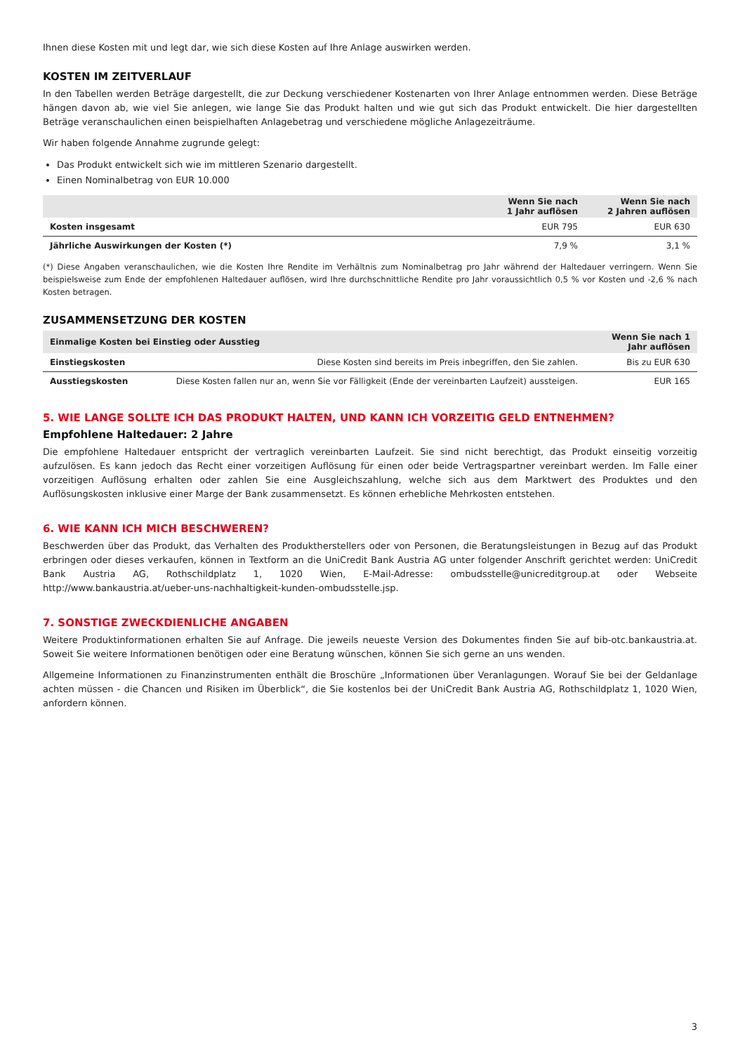Ihnen diese Kosten mit und legt dar, wie sich diese Kosten auf Ihre Anlage auswirken werden.
KOSTEN IM ZEITVERLAUF
In den Tabellen werden Beträge dargestellt, die zur Deckung verschiedener Kostenarten von Ihrer Anlage entnommen werden. Diese Beträge hängen davon ab, wie viel Sie anlegen, wie lange Sie das Produkt halten und wie gut sich das Produkt entwickelt. Die hier dargestellten Beträge veranschaulichen einen beispielhaften Anlagebetrag und verschiedene mögliche Anlagezeiträume.
Wir haben folgende Annahme zugrunde gelegt:
Das Produkt entwickelt sich wie im mittleren Szenario dargestellt.
Einen Nominalbetrag von EUR 10.000
| | Wenn Sie nach 1 Jahr auflösen | Wenn Sie nach 2 Jahren auflösen |
| --- | --- | --- |
| Kosten insgesamt | EUR 795 | EUR 630 |
| Jährliche Auswirkungen der Kosten (*) | 7,9 % | 3,1 % |
(*) Diese Angaben veranschaulichen, wie die Kosten Ihre Rendite im Verhältnis zum Nominalbetrag pro Jahr während der Haltedauer verringern. Wenn Sie beispielsweise zum Ende der empfohlenen Haltedauer auflösen, wird Ihre durchschnittliche Rendite pro Jahr voraussichtlich 0,5 % vor Kosten und -2,6 % nach Kosten betragen.
ZUSAMMENSETZUNG DER KOSTEN
| Einmalige Kosten bei Einstieg oder Ausstieg | | Wenn Sie nach 1 Jahr auflösen |
| --- | --- | --- |
| Einstiegskosten | Diese Kosten sind bereits im Preis inbegriffen, den Sie zahlen. | Bis zu EUR 630 |
| Ausstiegskosten | Diese Kosten fallen nur an, wenn Sie vor Fälligkeit (Ende der vereinbarten Laufzeit) aussteigen. | EUR 165 |
5. WIE LANGE SOLLTE ICH DAS PRODUKT HALTEN, UND KANN ICH VORZEITIG GELD ENTNEHMEN?
Empfohlene Haltedauer: 2 Jahre
Die empfohlene Haltedauer entspricht der vertraglich vereinbarten Laufzeit. Sie sind nicht berechtigt, das Produkt einseitig vorzeitig aufzulösen. Es kann jedoch das Recht einer vorzeitigen Auflösung für einen oder beide Vertragspartner vereinbart werden. Im Falle einer vorzeitigen Auflösung erhalten oder zahlen Sie eine Ausgleichszahlung, welche sich aus dem Marktwert des Produktes und den Auflösungskosten inklusive einer Marge der Bank zusammensetzt. Es können erhebliche Mehrkosten entstehen.
6. WIE KANN ICH MICH BESCHWEREN?
Beschwerden über das Produkt, das Verhalten des Produktherstellers oder von Personen, die Beratungsleistungen in Bezug auf das Produkt erbringen oder dieses verkaufen, können in Textform an die UniCredit Bank Austria AG unter folgender Anschrift gerichtet werden: UniCredit Bank Austria AG, Rothschildplatz 1, 1020 Wien, E-Mail-Adresse: ombudsstelle@unicreditgroup.at oder Webseite http://www.bankaustria.at/ueber-uns-nachhaltigkeit-kunden-ombudsstelle.jsp.
7. SONSTIGE ZWECKDIENLICHE ANGABEN
Weitere Produktinformationen erhalten Sie auf Anfrage. Die jeweils neueste Version des Dokumentes finden Sie auf bib-otc.bankaustria.at. Soweit Sie weitere Informationen benötigen oder eine Beratung wünschen, können Sie sich gerne an uns wenden.
Allgemeine Informationen zu Finanzinstrumenten enthält die Broschüre „Informationen über Veranlagungen. Worauf Sie bei der Geldanlage achten müssen - die Chancen und Risiken im Überblick“, die Sie kostenlos bei der UniCredit Bank Austria AG, Rothschildplatz 1, 1020 Wien, anfordern können.
3